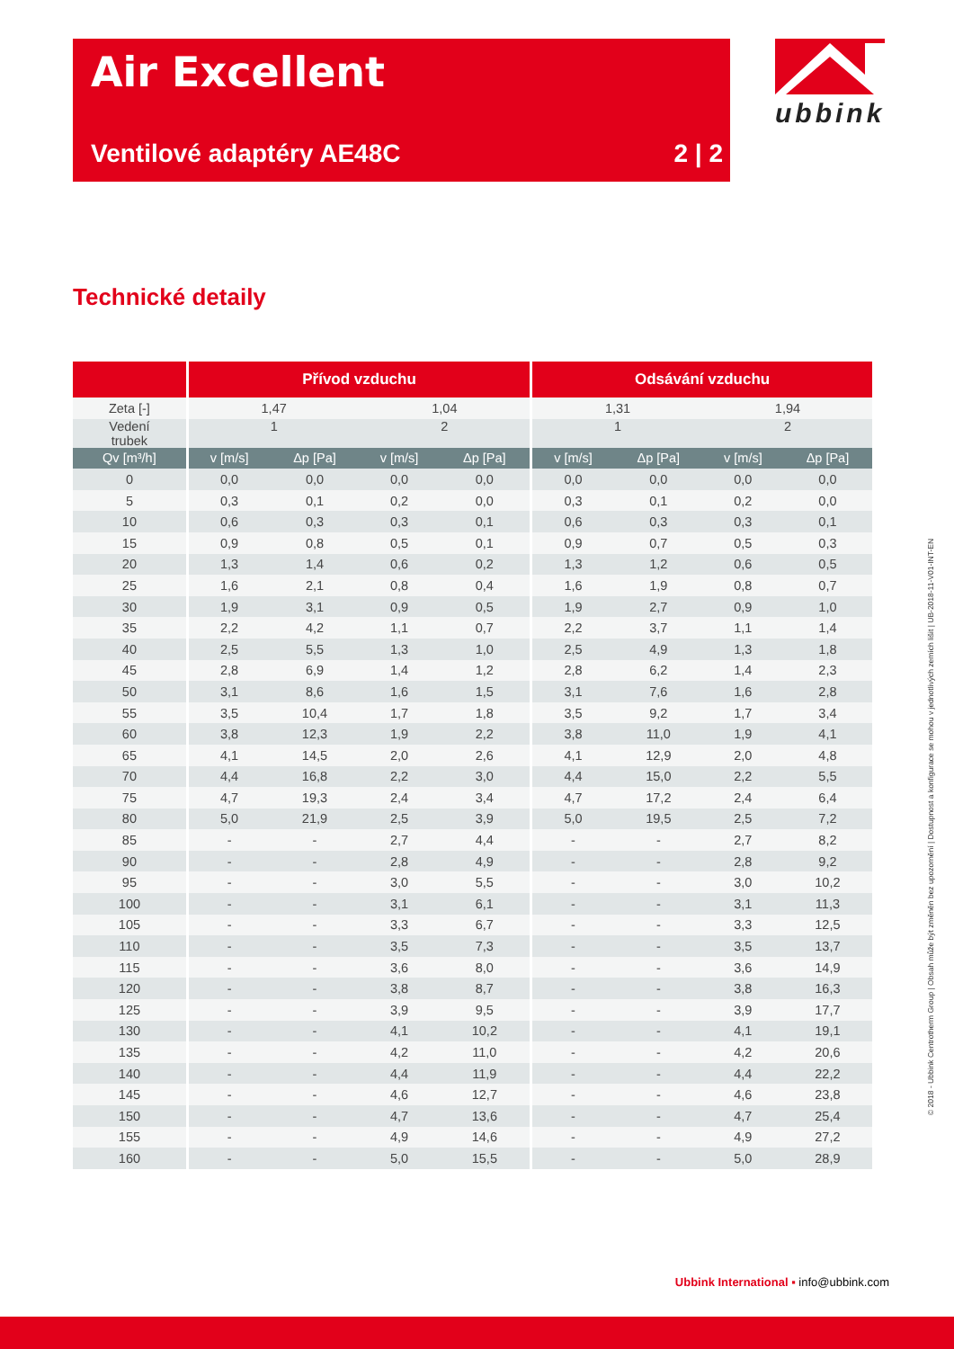Air Excellent
Ventilové adaptéry AE48C 2 | 2
ubbink
Technické detaily
| | Přívod vzduchu | | | | Odsávání vzduchu | | | |
| --- | --- | --- | --- | --- | --- | --- | --- | --- |
| Zeta [-] | 1,47 | | 1,04 | | 1,31 | | 1,94 | |
| Vedení trubek | 1 | | 2 | | 1 | | 2 | |
| Qv [m³/h] | v [m/s] | Δp [Pa] | v [m/s] | Δp [Pa] | v [m/s] | Δp [Pa] | v [m/s] | Δp [Pa] |
| 0 | 0,0 | 0,0 | 0,0 | 0,0 | 0,0 | 0,0 | 0,0 | 0,0 |
| 5 | 0,3 | 0,1 | 0,2 | 0,0 | 0,3 | 0,1 | 0,2 | 0,0 |
| 10 | 0,6 | 0,3 | 0,3 | 0,1 | 0,6 | 0,3 | 0,3 | 0,1 |
| 15 | 0,9 | 0,8 | 0,5 | 0,1 | 0,9 | 0,7 | 0,5 | 0,3 |
| 20 | 1,3 | 1,4 | 0,6 | 0,2 | 1,3 | 1,2 | 0,6 | 0,5 |
| 25 | 1,6 | 2,1 | 0,8 | 0,4 | 1,6 | 1,9 | 0,8 | 0,7 |
| 30 | 1,9 | 3,1 | 0,9 | 0,5 | 1,9 | 2,7 | 0,9 | 1,0 |
| 35 | 2,2 | 4,2 | 1,1 | 0,7 | 2,2 | 3,7 | 1,1 | 1,4 |
| 40 | 2,5 | 5,5 | 1,3 | 1,0 | 2,5 | 4,9 | 1,3 | 1,8 |
| 45 | 2,8 | 6,9 | 1,4 | 1,2 | 2,8 | 6,2 | 1,4 | 2,3 |
| 50 | 3,1 | 8,6 | 1,6 | 1,5 | 3,1 | 7,6 | 1,6 | 2,8 |
| 55 | 3,5 | 10,4 | 1,7 | 1,8 | 3,5 | 9,2 | 1,7 | 3,4 |
| 60 | 3,8 | 12,3 | 1,9 | 2,2 | 3,8 | 11,0 | 1,9 | 4,1 |
| 65 | 4,1 | 14,5 | 2,0 | 2,6 | 4,1 | 12,9 | 2,0 | 4,8 |
| 70 | 4,4 | 16,8 | 2,2 | 3,0 | 4,4 | 15,0 | 2,2 | 5,5 |
| 75 | 4,7 | 19,3 | 2,4 | 3,4 | 4,7 | 17,2 | 2,4 | 6,4 |
| 80 | 5,0 | 21,9 | 2,5 | 3,9 | 5,0 | 19,5 | 2,5 | 7,2 |
| 85 | - | - | 2,7 | 4,4 | - | - | 2,7 | 8,2 |
| 90 | - | - | 2,8 | 4,9 | - | - | 2,8 | 9,2 |
| 95 | - | - | 3,0 | 5,5 | - | - | 3,0 | 10,2 |
| 100 | - | - | 3,1 | 6,1 | - | - | 3,1 | 11,3 |
| 105 | - | - | 3,3 | 6,7 | - | - | 3,3 | 12,5 |
| 110 | - | - | 3,5 | 7,3 | - | - | 3,5 | 13,7 |
| 115 | - | - | 3,6 | 8,0 | - | - | 3,6 | 14,9 |
| 120 | - | - | 3,8 | 8,7 | - | - | 3,8 | 16,3 |
| 125 | - | - | 3,9 | 9,5 | - | - | 3,9 | 17,7 |
| 130 | - | - | 4,1 | 10,2 | - | - | 4,1 | 19,1 |
| 135 | - | - | 4,2 | 11,0 | - | - | 4,2 | 20,6 |
| 140 | - | - | 4,4 | 11,9 | - | - | 4,4 | 22,2 |
| 145 | - | - | 4,6 | 12,7 | - | - | 4,6 | 23,8 |
| 150 | - | - | 4,7 | 13,6 | - | - | 4,7 | 25,4 |
| 155 | - | - | 4,9 | 14,6 | - | - | 4,9 | 27,2 |
| 160 | - | - | 5,0 | 15,5 | - | - | 5,0 | 28,9 |
© 2018 - Ubbink Centrotherm Group | Obsah může být změněn bez upozornění | Dostupnost a konfigurace se mohou v jednotlivých zemích lišit | UB-2018-11-V01-INT-EN
Ubbink International ▪ info@ubbink.com